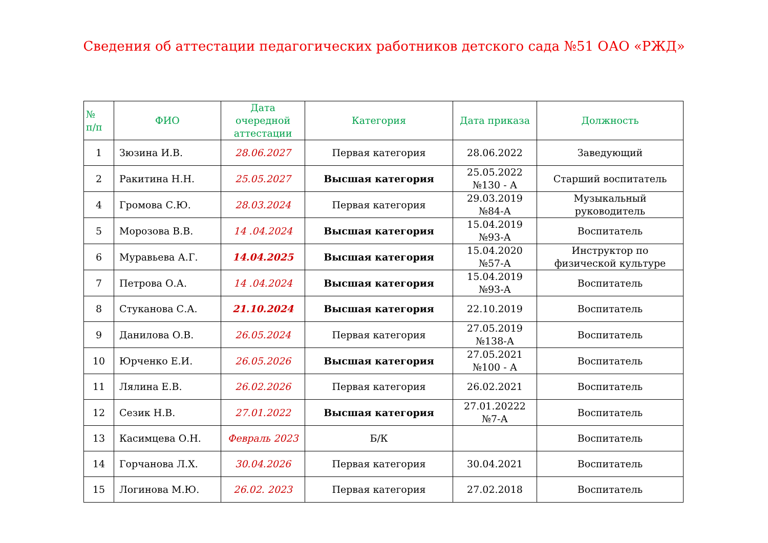Сведения об аттестации педагогических работников детского сада №51 ОАО «РЖД»
| № п/п | ФИО | Дата очередной аттестации | Категория | Дата приказа | Должность |
| --- | --- | --- | --- | --- | --- |
| 1 | Зюзина И.В. | 28.06.2027 | Первая категория | 28.06.2022 | Заведующий |
| 2 | Ракитина Н.Н. | 25.05.2027 | Высшая категория | 25.05.2022 №130 - А | Старший воспитатель |
| 4 | Громова С.Ю. | 28.03.2024 | Первая категория | 29.03.2019 №84-А | Музыкальный руководитель |
| 5 | Морозова В.В. | 14 .04.2024 | Высшая категория | 15.04.2019 №93-А | Воспитатель |
| 6 | Муравьева А.Г. | 14.04.2025 | Высшая категория | 15.04.2020 №57-А | Инструктор по физической культуре |
| 7 | Петрова О.А. | 14 .04.2024 | Высшая категория | 15.04.2019 №93-А | Воспитатель |
| 8 | Стуканова С.А. | 21.10.2024 | Высшая категория | 22.10.2019 | Воспитатель |
| 9 | Данилова О.В. | 26.05.2024 | Первая категория | 27.05.2019 №138-А | Воспитатель |
| 10 | Юрченко Е.И. | 26.05.2026 | Высшая категория | 27.05.2021 №100 - А | Воспитатель |
| 11 | Лялина Е.В. | 26.02.2026 | Первая категория | 26.02.2021 | Воспитатель |
| 12 | Сезик Н.В. | 27.01.2022 | Высшая категория | 27.01.20222 №7-А | Воспитатель |
| 13 | Касимцева О.Н. | Февраль 2023 | Б/К | | Воспитатель |
| 14 | Горчанова Л.Х. | 30.04.2026 | Первая категория | 30.04.2021 | Воспитатель |
| 15 | Логинова М.Ю. | 26.02. 2023 | Первая категория | 27.02.2018 | Воспитатель |